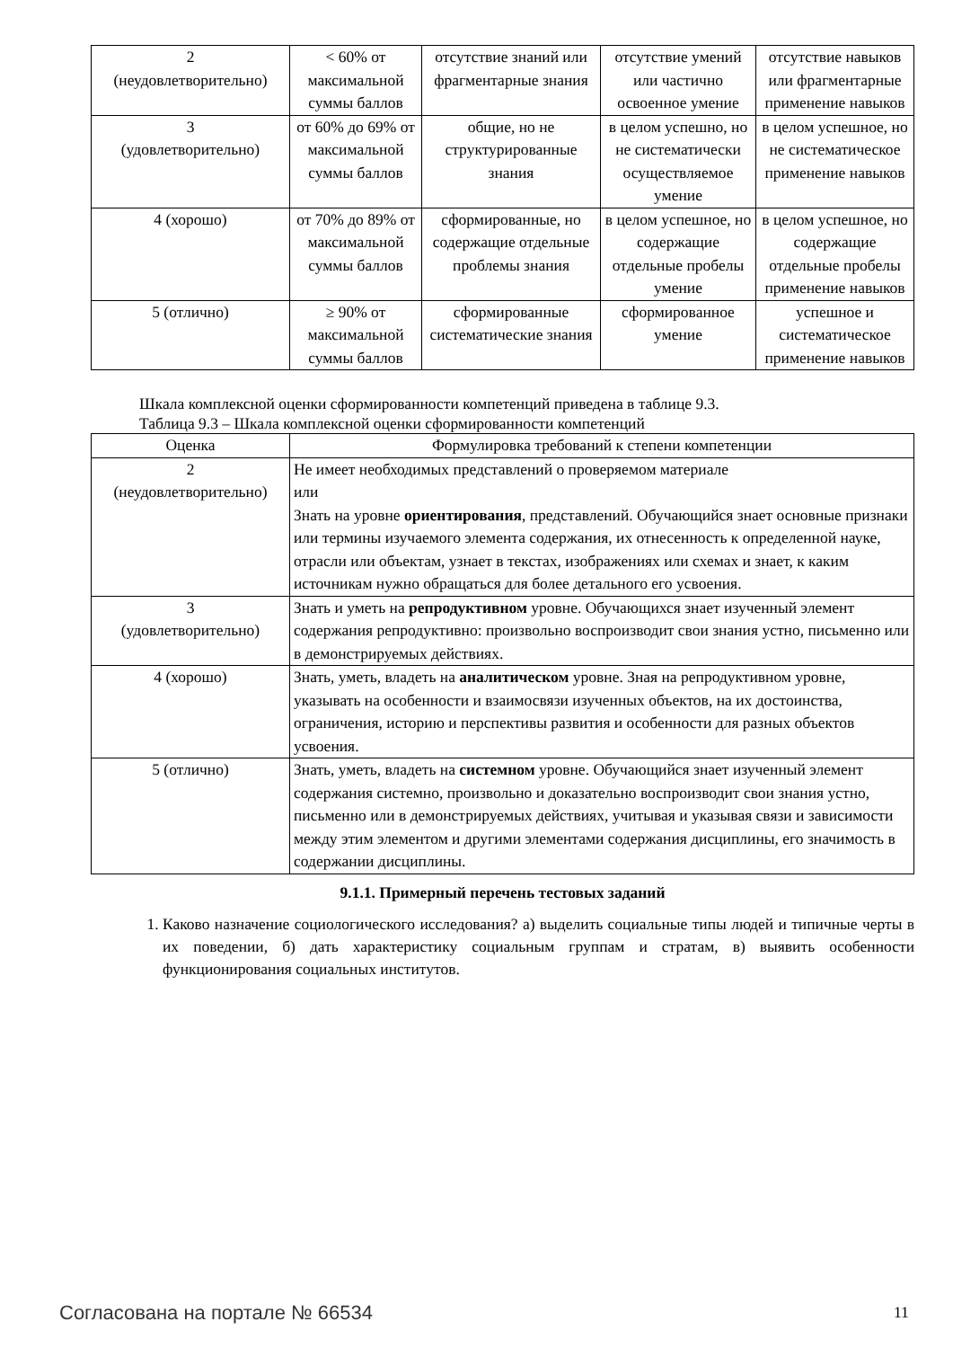| 2 (неудовлетворительно) | < 60% от максимальной суммы баллов | отсутствие знаний или фрагментарные знания | отсутствие умений или частично освоенное умение | отсутствие навыков или фрагментарные применение навыков |
| 3 (удовлетворительно) | от 60% до 69% от максимальной суммы баллов | общие, но не структурированные знания | в целом успешно, но не систематически осуществляемое умение | в целом успешное, но не систематическое применение навыков |
| 4 (хорошо) | от 70% до 89% от максимальной суммы баллов | сформированные, но содержащие отдельные проблемы знания | в целом успешное, но содержащие отдельные пробелы умение | в целом успешное, но содержащие отдельные пробелы применение навыков |
| 5 (отлично) | ≥ 90% от максимальной суммы баллов | сформированные систематические знания | сформированное умение | успешное и систематическое применение навыков |
Шкала комплексной оценки сформированности компетенций приведена в таблице 9.3.
Таблица 9.3 – Шкала комплексной оценки сформированности компетенций
| Оценка | Формулировка требований к степени компетенции |
| --- | --- |
| 2 (неудовлетворительно) | Не имеет необходимых представлений о проверяемом материале или Знать на уровне ориентирования , представлений. Обучающийся знает основные признаки или термины изучаемого элемента содержания, их отнесенность к определенной науке, отрасли или объектам, узнает в текстах, изображениях или схемах и знает, к каким источникам нужно обращаться для более детального его усвоения. |
| 3 (удовлетворительно) | Знать и уметь на репродуктивном уровне. Обучающихся знает изученный элемент содержания репродуктивно: произвольно воспроизводит свои знания устно, письменно или в демонстрируемых действиях. |
| 4 (хорошо) | Знать, уметь, владеть на аналитическом уровне. Зная на репродуктивном уровне, указывать на особенности и взаимосвязи изученных объектов, на их достоинства, ограничения, историю и перспективы развития и особенности для разных объектов усвоения. |
| 5 (отлично) | Знать, уметь, владеть на системном уровне. Обучающийся знает изученный элемент содержания системно, произвольно и доказательно воспроизводит свои знания устно, письменно или в демонстрируемых действиях, учитывая и указывая связи и зависимости между этим элементом и другими элементами содержания дисциплины, его значимость в содержании дисциплины. |
9.1.1. Примерный перечень тестовых заданий
1. Каково назначение социологического исследования? а) выделить социальные типы людей и типичные черты в их поведении, б) дать характеристику социальным группам и стратам, в) выявить особенности функционирования социальных институтов.
Согласована на портале № 66534 11